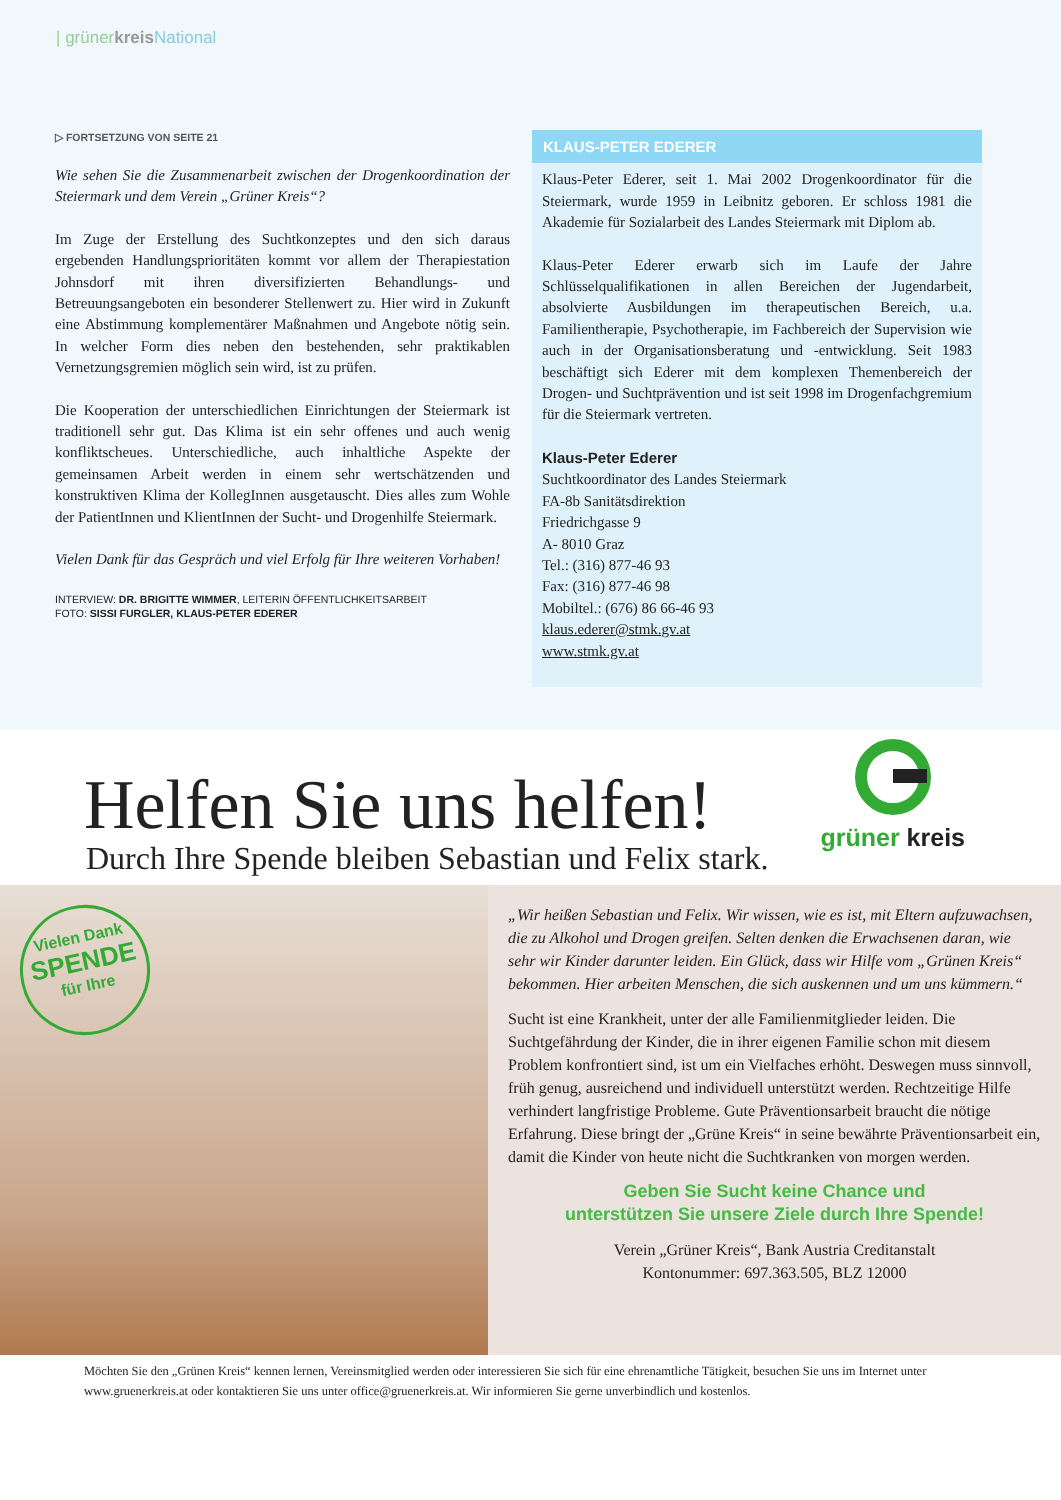| grünerkreis National
▷ FORTSETZUNG VON SEITE 21
Wie sehen Sie die Zusammenarbeit zwischen der Drogenkoordination der Steiermark und dem Verein „Grüner Kreis“?
Im Zuge der Erstellung des Suchtkonzeptes und den sich daraus ergebenden Handlungsprioritäten kommt vor allem der Therapiestation Johnsdorf mit ihren diversifizierten Behandlungs- und Betreuungsangeboten ein besonderer Stellenwert zu. Hier wird in Zukunft eine Abstimmung komplementärer Maßnahmen und Angebote nötig sein. In welcher Form dies neben den bestehenden, sehr praktikablen Vernetzungsgremien möglich sein wird, ist zu prüfen.
Die Kooperation der unterschiedlichen Einrichtungen der Steiermark ist traditionell sehr gut. Das Klima ist ein sehr offenes und auch wenig konfliktscheues. Unterschiedliche, auch inhaltliche Aspekte der gemeinsamen Arbeit werden in einem sehr wertschätzenden und konstruktiven Klima der KollegInnen ausgetauscht. Dies alles zum Wohle der PatientInnen und KlientInnen der Sucht- und Drogenhilfe Steiermark.
Vielen Dank für das Gespräch und viel Erfolg für Ihre weiteren Vorhaben!
INTERVIEW: DR. BRIGITTE WIMMER, LEITERIN ÖFFENTLICHKEITSARBEIT
FOTO: SISSI FURGLER, KLAUS-PETER EDERER
KLAUS-PETER EDERER
Klaus-Peter Ederer, seit 1. Mai 2002 Drogenkoordinator für die Steiermark, wurde 1959 in Leibnitz geboren. Er schloss 1981 die Akademie für Sozialarbeit des Landes Steiermark mit Diplom ab.
Klaus-Peter Ederer erwarb sich im Laufe der Jahre Schlüsselqualifikationen in allen Bereichen der Jugendarbeit, absolvierte Ausbildungen im therapeutischen Bereich, u.a. Familientherapie, Psychotherapie, im Fachbereich der Supervision wie auch in der Organisationsberatung und -entwicklung. Seit 1983 beschäftigt sich Ederer mit dem komplexen Themenbereich der Drogen- und Suchtprävention und ist seit 1998 im Drogenfachgremium für die Steiermark vertreten.
Klaus-Peter Ederer
Suchtkoordinator des Landes Steiermark
FA-8b Sanitätsdirektion
Friedrichgasse 9
A- 8010 Graz
Tel.: (316) 877-46 93
Fax: (316) 877-46 98
Mobiltel.: (676) 86 66-46 93
klaus.ederer@stmk.gv.at
www.stmk.gv.at
Helfen Sie uns helfen!
Durch Ihre Spende bleiben Sebastian und Felix stark.
grüner kreis
Vielen Dank
SPENDE
für Ihre
„Wir heißen Sebastian und Felix. Wir wissen, wie es ist, mit Eltern aufzuwachsen, die zu Alkohol und Drogen greifen. Selten denken die Erwachsenen daran, wie sehr wir Kinder darunter leiden. Ein Glück, dass wir Hilfe vom „Grünen Kreis“ bekommen. Hier arbeiten Menschen, die sich auskennen und um uns kümmern.“
Sucht ist eine Krankheit, unter der alle Familienmitglieder leiden. Die Suchtgefährdung der Kinder, die in ihrer eigenen Familie schon mit diesem Problem konfrontiert sind, ist um ein Vielfaches erhöht. Deswegen muss sinnvoll, früh genug, ausreichend und individuell unterstützt werden. Rechtzeitige Hilfe verhindert langfristige Probleme. Gute Präventionsarbeit braucht die nötige Erfahrung. Diese bringt der „Grüne Kreis“ in seine bewährte Präventionsarbeit ein, damit die Kinder von heute nicht die Suchtkranken von morgen werden.
Geben Sie Sucht keine Chance und
unterstützen Sie unsere Ziele durch Ihre Spende!
Verein „Grüner Kreis“, Bank Austria Creditanstalt
Kontonummer: 697.363.505, BLZ 12000
Möchten Sie den „Grünen Kreis“ kennen lernen, Vereinsmitglied werden oder interessieren Sie sich für eine ehrenamtliche Tätigkeit, besuchen Sie uns im Internet unter www.gruenerkreis.at oder kontaktieren Sie uns unter office@gruenerkreis.at. Wir informieren Sie gerne unverbindlich und kostenlos.